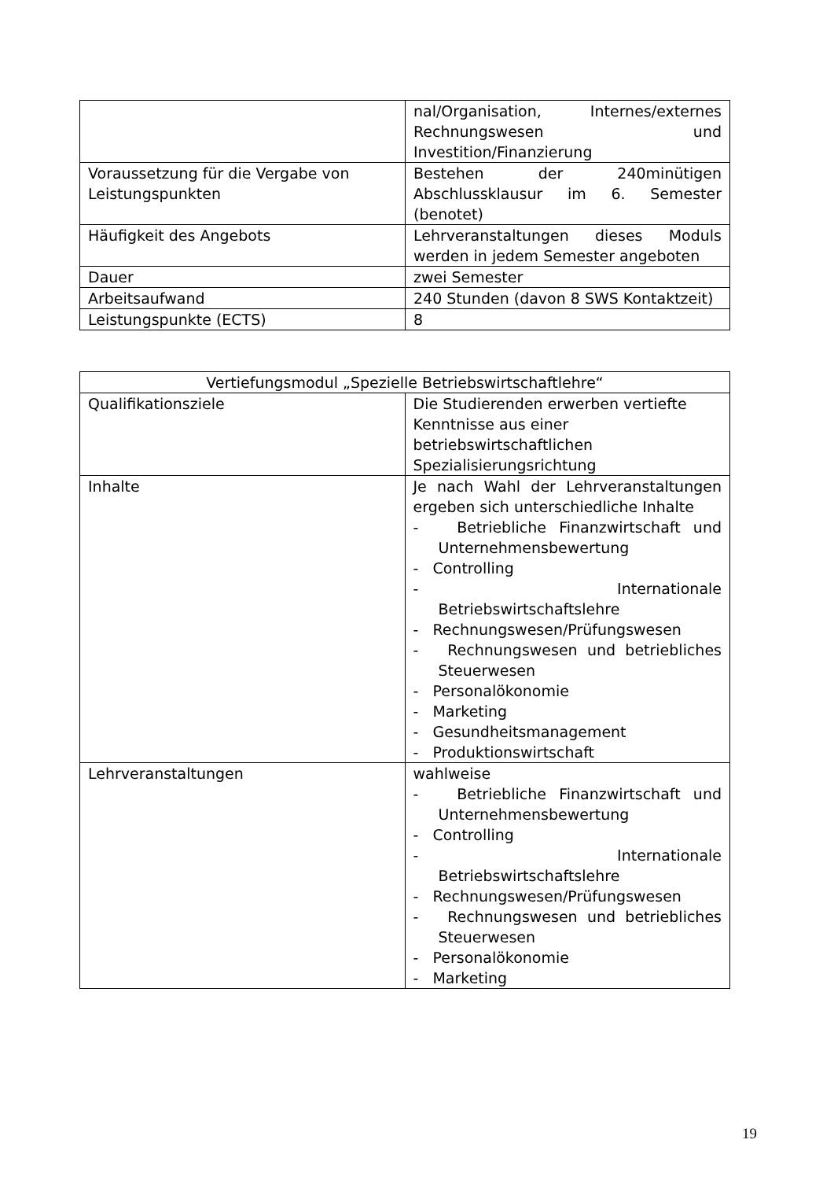| | nal/Organisation, Internes/externes Rechnungswesen und Investition/Finanzierung |
| Voraussetzung für die Vergabe von Leistungspunkten | Bestehen der 240minütigen Abschlussklausur im 6. Semester (benotet) |
| Häufigkeit des Angebots | Lehrveranstaltungen dieses Moduls werden in jedem Semester angeboten |
| Dauer | zwei Semester |
| Arbeitsaufwand | 240 Stunden (davon 8 SWS Kontaktzeit) |
| Leistungspunkte (ECTS) | 8 |
| Vertiefungsmodul „Spezielle Betriebswirtschaftlehre“ | |
| Qualifikationsziele | Die Studierenden erwerben vertiefte Kenntnisse aus einer betriebswirtschaftlichen Spezialisierungsrichtung |
| Inhalte | Je nach Wahl der Lehrveranstaltungen ergeben sich unterschiedliche Inhalte - Betriebliche Finanzwirtschaft und Unternehmensbewertung - Controlling - Internationale Betriebswirtschaftslehre - Rechnungswesen/Prüfungswesen - Rechnungswesen und betriebliches Steuerwesen - Personalökonomie - Marketing - Gesundheitsmanagement - Produktionswirtschaft |
| Lehrveranstaltungen | wahlweise - Betriebliche Finanzwirtschaft und Unternehmensbewertung - Controlling - Internationale Betriebswirtschaftslehre - Rechnungswesen/Prüfungswesen - Rechnungswesen und betriebliches Steuerwesen - Personalökonomie - Marketing |
19